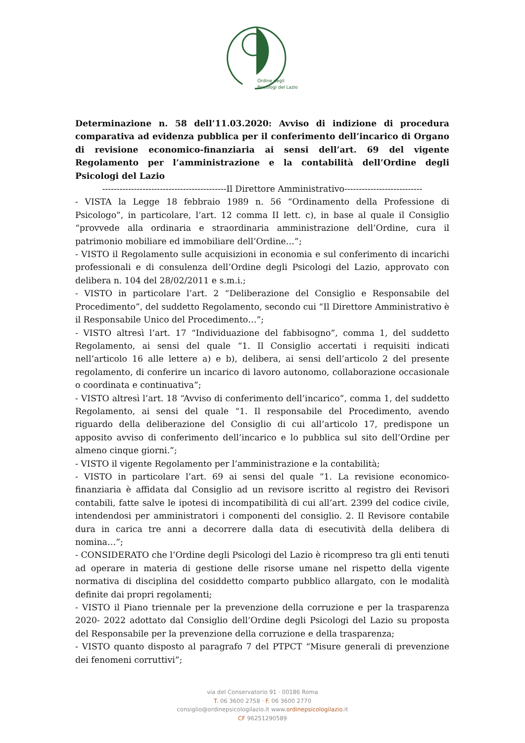Ordine degli
Psicologi del Lazio
Determinazione n. 58 dell’11.03.2020: Avviso di indizione di procedura comparativa ad evidenza pubblica per il conferimento dell’incarico di Organo di revisione economico-finanziaria ai sensi dell’art. 69 del vigente Regolamento per l’amministrazione e la contabilità dell’Ordine degli Psicologi del Lazio
-------------------------------------------Il Direttore Amministrativo---------------------------
- VISTA la Legge 18 febbraio 1989 n. 56 “Ordinamento della Professione di Psicologo”, in particolare, l’art. 12 comma II lett. c), in base al quale il Consiglio “provvede alla ordinaria e straordinaria amministrazione dell’Ordine, cura il patrimonio mobiliare ed immobiliare dell’Ordine…”;
- VISTO il Regolamento sulle acquisizioni in economia e sul conferimento di incarichi professionali e di consulenza dell’Ordine degli Psicologi del Lazio, approvato con delibera n. 104 del 28/02/2011 e s.m.i.;
- VISTO in particolare l’art. 2 “Deliberazione del Consiglio e Responsabile del Procedimento”, del suddetto Regolamento, secondo cui “Il Direttore Amministrativo è il Responsabile Unico del Procedimento…”;
- VISTO altresì l’art. 17 “Individuazione del fabbisogno”, comma 1, del suddetto Regolamento, ai sensi del quale “1. Il Consiglio accertati i requisiti indicati nell’articolo 16 alle lettere a) e b), delibera, ai sensi dell’articolo 2 del presente regolamento, di conferire un incarico di lavoro autonomo, collaborazione occasionale o coordinata e continuativa”;
- VISTO altresì l’art. 18 “Avviso di conferimento dell’incarico”, comma 1, del suddetto Regolamento, ai sensi del quale “1. Il responsabile del Procedimento, avendo riguardo della deliberazione del Consiglio di cui all’articolo 17, predispone un apposito avviso di conferimento dell’incarico e lo pubblica sul sito dell’Ordine per almeno cinque giorni.”;
- VISTO il vigente Regolamento per l’amministrazione e la contabilità;
- VISTO in particolare l’art. 69 ai sensi del quale “1. La revisione economico-finanziaria è affidata dal Consiglio ad un revisore iscritto al registro dei Revisori contabili, fatte salve le ipotesi di incompatibilità di cui all’art. 2399 del codice civile, intendendosi per amministratori i componenti del consiglio. 2. Il Revisore contabile dura in carica tre anni a decorrere dalla data di esecutività della delibera di nomina…”;
- CONSIDERATO che l’Ordine degli Psicologi del Lazio è ricompreso tra gli enti tenuti ad operare in materia di gestione delle risorse umane nel rispetto della vigente normativa di disciplina del cosiddetto comparto pubblico allargato, con le modalità definite dai propri regolamenti;
- VISTO il Piano triennale per la prevenzione della corruzione e per la trasparenza 2020- 2022 adottato dal Consiglio dell’Ordine degli Psicologi del Lazio su proposta del Responsabile per la prevenzione della corruzione e della trasparenza;
- VISTO quanto disposto al paragrafo 7 del PTPCT “Misure generali di prevenzione dei fenomeni corruttivi”;
via del Conservatorio 91 · 00186 Roma
T. 06 3600 2758 · F. 06 3600 2770
consiglio@ordinepsicologilazio.it www.ordinepsicologilazio.it
CF 96251290589